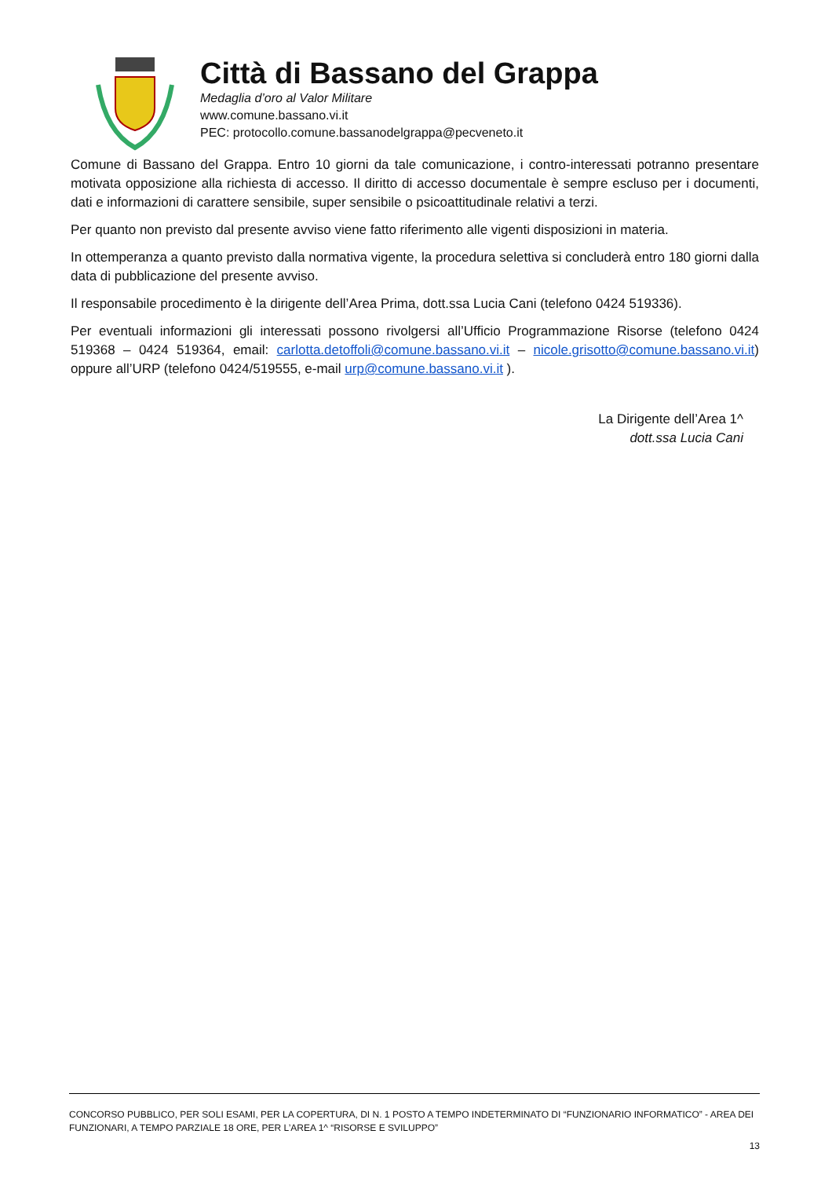Città di Bassano del Grappa
Medaglia d’oro al Valor Militare
www.comune.bassano.vi.it
PEC: protocollo.comune.bassanodelgrappa@pecveneto.it
Comune di Bassano del Grappa. Entro 10 giorni da tale comunicazione, i contro-interessati potranno presentare motivata opposizione alla richiesta di accesso. Il diritto di accesso documentale è sempre escluso per i documenti, dati e informazioni di carattere sensibile, super sensibile o psicoattitudinale relativi a terzi.
Per quanto non previsto dal presente avviso viene fatto riferimento alle vigenti disposizioni in materia.
In ottemperanza a quanto previsto dalla normativa vigente, la procedura selettiva si concluderà entro 180 giorni dalla data di pubblicazione del presente avviso.
Il responsabile procedimento è la dirigente dell’Area Prima, dott.ssa Lucia Cani (telefono 0424 519336).
Per eventuali informazioni gli interessati possono rivolgersi all’Ufficio Programmazione Risorse (telefono 0424 519368 – 0424 519364, email: carlotta.detoffoli@comune.bassano.vi.it – nicole.grisotto@comune.bassano.vi.it) oppure all’URP (telefono 0424/519555, e-mail urp@comune.bassano.vi.it ).
La Dirigente dell’Area 1^
dott.ssa Lucia Cani
CONCORSO PUBBLICO, PER SOLI ESAMI, PER LA COPERTURA, DI N. 1 POSTO A TEMPO INDETERMINATO DI “FUNZIONARIO INFORMATICO” - AREA DEI FUNZIONARI, A TEMPO PARZIALE 18 ORE, PER L’AREA 1^ “RISORSE E SVILUPPO”
13